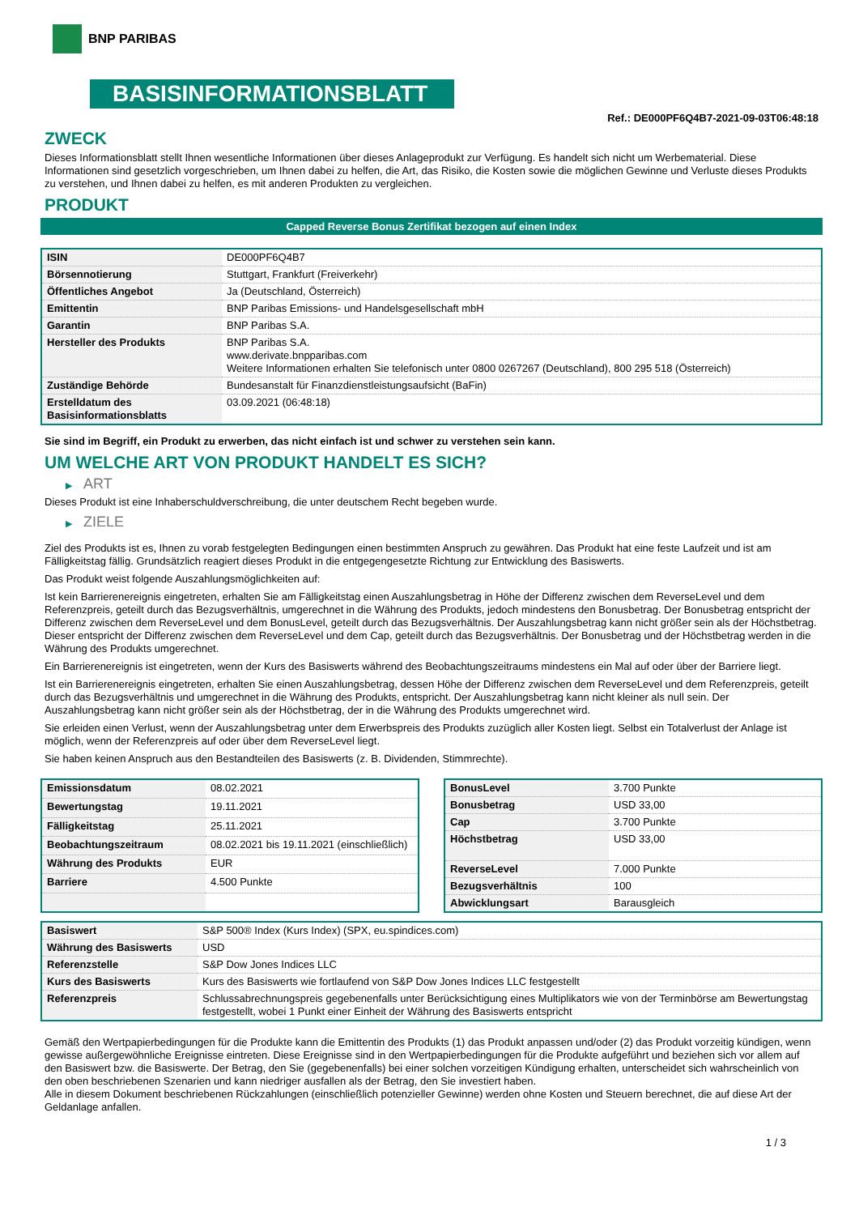BNP PARIBAS
BASISINFORMATIONSBLATT
Ref.: DE000PF6Q4B7-2021-09-03T06:48:18
ZWECK
Dieses Informationsblatt stellt Ihnen wesentliche Informationen über dieses Anlageprodukt zur Verfügung. Es handelt sich nicht um Werbematerial. Diese Informationen sind gesetzlich vorgeschrieben, um Ihnen dabei zu helfen, die Art, das Risiko, die Kosten sowie die möglichen Gewinne und Verluste dieses Produkts zu verstehen, und Ihnen dabei zu helfen, es mit anderen Produkten zu vergleichen.
PRODUKT
Capped Reverse Bonus Zertifikat bezogen auf einen Index
| ISIN | DE000PF6Q4B7 |
| Börsennotierung | Stuttgart, Frankfurt (Freiverkehr) |
| Öffentliches Angebot | Ja (Deutschland, Österreich) |
| Emittentin | BNP Paribas Emissions- und Handelsgesellschaft mbH |
| Garantin | BNP Paribas S.A. |
| Hersteller des Produkts | BNP Paribas S.A. www.derivate.bnpparibas.com Weitere Informationen erhalten Sie telefonisch unter 0800 0267267 (Deutschland), 800 295 518 (Österreich) |
| Zuständige Behörde | Bundesanstalt für Finanzdienstleistungsaufsicht (BaFin) |
| Erstelldatum des Basisinformationsblatts | 03.09.2021 (06:48:18) |
Sie sind im Begriff, ein Produkt zu erwerben, das nicht einfach ist und schwer zu verstehen sein kann.
UM WELCHE ART VON PRODUKT HANDELT ES SICH?
▶ ART
Dieses Produkt ist eine Inhaberschuldverschreibung, die unter deutschem Recht begeben wurde.
▶ ZIELE
Ziel des Produkts ist es, Ihnen zu vorab festgelegten Bedingungen einen bestimmten Anspruch zu gewähren. Das Produkt hat eine feste Laufzeit und ist am Fälligkeitstag fällig. Grundsätzlich reagiert dieses Produkt in die entgegengesetzte Richtung zur Entwicklung des Basiswerts.
Das Produkt weist folgende Auszahlungsmöglichkeiten auf:
Ist kein Barrierenereignis eingetreten, erhalten Sie am Fälligkeitstag einen Auszahlungsbetrag in Höhe der Differenz zwischen dem ReverseLevel und dem Referenzpreis, geteilt durch das Bezugsverhältnis, umgerechnet in die Währung des Produkts, jedoch mindestens den Bonusbetrag. Der Bonusbetrag entspricht der Differenz zwischen dem ReverseLevel und dem BonusLevel, geteilt durch das Bezugsverhältnis. Der Auszahlungsbetrag kann nicht größer sein als der Höchstbetrag. Dieser entspricht der Differenz zwischen dem ReverseLevel und dem Cap, geteilt durch das Bezugsverhältnis. Der Bonusbetrag und der Höchstbetrag werden in die Währung des Produkts umgerechnet.
Ein Barrierenereignis ist eingetreten, wenn der Kurs des Basiswerts während des Beobachtungszeitraums mindestens ein Mal auf oder über der Barriere liegt.
Ist ein Barrierenereignis eingetreten, erhalten Sie einen Auszahlungsbetrag, dessen Höhe der Differenz zwischen dem ReverseLevel und dem Referenzpreis, geteilt durch das Bezugsverhältnis und umgerechnet in die Währung des Produkts, entspricht. Der Auszahlungsbetrag kann nicht kleiner als null sein. Der Auszahlungsbetrag kann nicht größer sein als der Höchstbetrag, der in die Währung des Produkts umgerechnet wird.
Sie erleiden einen Verlust, wenn der Auszahlungsbetrag unter dem Erwerbspreis des Produkts zuzüglich aller Kosten liegt. Selbst ein Totalverlust der Anlage ist möglich, wenn der Referenzpreis auf oder über dem ReverseLevel liegt.
Sie haben keinen Anspruch aus den Bestandteilen des Basiswerts (z. B. Dividenden, Stimmrechte).
| Emissionsdatum | 08.02.2021 |
| Bewertungstag | 19.11.2021 |
| Fälligkeitstag | 25.11.2021 |
| Beobachtungszeitraum | 08.02.2021 bis 19.11.2021 (einschließlich) |
| Währung des Produkts | EUR |
| Barriere | 4.500 Punkte |
| BonusLevel | 3.700 Punkte |
| Bonusbetrag | USD 33,00 |
| Cap | 3.700 Punkte |
| Höchstbetrag | USD 33,00 |
| ReverseLevel | 7.000 Punkte |
| Bezugsverhältnis | 100 |
| Abwicklungsart | Barausgleich |
| Basiswert | S&P 500® Index (Kurs Index) (SPX, eu.spindices.com) |
| Währung des Basiswerts | USD |
| Referenzstelle | S&P Dow Jones Indices LLC |
| Kurs des Basiswerts | Kurs des Basiswerts wie fortlaufend von S&P Dow Jones Indices LLC festgestellt |
| Referenzpreis | Schlussabrechnungspreis gegebenenfalls unter Berücksichtigung eines Multiplikators wie von der Terminbörse am Bewertungstag festgestellt, wobei 1 Punkt einer Einheit der Währung des Basiswerts entspricht |
Gemäß den Wertpapierbedingungen für die Produkte kann die Emittentin des Produkts (1) das Produkt anpassen und/oder (2) das Produkt vorzeitig kündigen, wenn gewisse außergewöhnliche Ereignisse eintreten. Diese Ereignisse sind in den Wertpapierbedingungen für die Produkte aufgeführt und beziehen sich vor allem auf den Basiswert bzw. die Basiswerte. Der Betrag, den Sie (gegebenenfalls) bei einer solchen vorzeitigen Kündigung erhalten, unterscheidet sich wahrscheinlich von den oben beschriebenen Szenarien und kann niedriger ausfallen als der Betrag, den Sie investiert haben.
Alle in diesem Dokument beschriebenen Rückzahlungen (einschließlich potenzieller Gewinne) werden ohne Kosten und Steuern berechnet, die auf diese Art der Geldanlage anfallen.
1 / 3